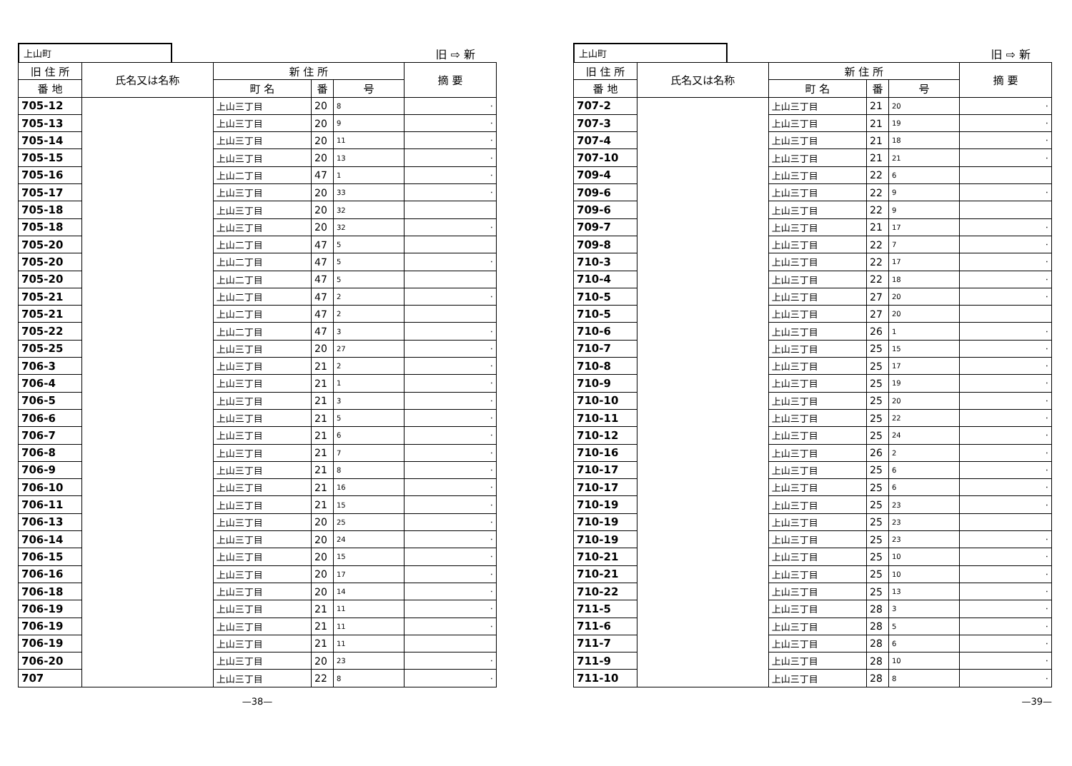上山町
旧 ⇨ 新
| 旧 住 所 | 氏名又は名称 | 新 住 所 | | | 摘 要 |
| --- | --- | --- | --- | --- | --- |
| 番 地 | | 町 名 | 番 | 号 | |
| 705-12 | | 上山三丁目 | 20 | 8 | · |
| 705-13 | | 上山三丁目 | 20 | 9 | · |
| 705-14 | | 上山三丁目 | 20 | 11 | · |
| 705-15 | | 上山三丁目 | 20 | 13 | · |
| 705-16 | | 上山二丁目 | 47 | 1 | · |
| 705-17 | | 上山三丁目 | 20 | 33 | · |
| 705-18 | | 上山三丁目 | 20 | 32 | |
| 705-18 | | 上山三丁目 | 20 | 32 | · |
| 705-20 | | 上山二丁目 | 47 | 5 | |
| 705-20 | | 上山二丁目 | 47 | 5 | · |
| 705-20 | | 上山二丁目 | 47 | 5 | |
| 705-21 | | 上山二丁目 | 47 | 2 | · |
| 705-21 | | 上山二丁目 | 47 | 2 | |
| 705-22 | | 上山二丁目 | 47 | 3 | · |
| 705-25 | | 上山三丁目 | 20 | 27 | · |
| 706-3 | | 上山三丁目 | 21 | 2 | · |
| 706-4 | | 上山三丁目 | 21 | 1 | · |
| 706-5 | | 上山三丁目 | 21 | 3 | · |
| 706-6 | | 上山三丁目 | 21 | 5 | · |
| 706-7 | | 上山三丁目 | 21 | 6 | · |
| 706-8 | | 上山三丁目 | 21 | 7 | · |
| 706-9 | | 上山三丁目 | 21 | 8 | · |
| 706-10 | | 上山三丁目 | 21 | 16 | · |
| 706-11 | | 上山三丁目 | 21 | 15 | · |
| 706-13 | | 上山三丁目 | 20 | 25 | · |
| 706-14 | | 上山三丁目 | 20 | 24 | · |
| 706-15 | | 上山三丁目 | 20 | 15 | · |
| 706-16 | | 上山三丁目 | 20 | 17 | · |
| 706-18 | | 上山三丁目 | 20 | 14 | · |
| 706-19 | | 上山三丁目 | 21 | 11 | · |
| 706-19 | | 上山三丁目 | 21 | 11 | · |
| 706-19 | | 上山三丁目 | 21 | 11 | |
| 706-20 | | 上山三丁目 | 20 | 23 | · |
| 707 | | 上山三丁目 | 22 | 8 | · |
—38—
上山町
旧 ⇨ 新
| 旧 住 所 | 氏名又は名称 | 新 住 所 | | | 摘 要 |
| --- | --- | --- | --- | --- | --- |
| 番 地 | | 町 名 | 番 | 号 | |
| 707-2 | | 上山三丁目 | 21 | 20 | · |
| 707-3 | | 上山三丁目 | 21 | 19 | · |
| 707-4 | | 上山三丁目 | 21 | 18 | · |
| 707-10 | | 上山三丁目 | 21 | 21 | · |
| 709-4 | | 上山三丁目 | 22 | 6 | |
| 709-6 | | 上山三丁目 | 22 | 9 | · |
| 709-6 | | 上山三丁目 | 22 | 9 | |
| 709-7 | | 上山三丁目 | 21 | 17 | · |
| 709-8 | | 上山三丁目 | 22 | 7 | · |
| 710-3 | | 上山三丁目 | 22 | 17 | · |
| 710-4 | | 上山三丁目 | 22 | 18 | · |
| 710-5 | | 上山三丁目 | 27 | 20 | · |
| 710-5 | | 上山三丁目 | 27 | 20 | |
| 710-6 | | 上山三丁目 | 26 | 1 | · |
| 710-7 | | 上山三丁目 | 25 | 15 | · |
| 710-8 | | 上山三丁目 | 25 | 17 | · |
| 710-9 | | 上山三丁目 | 25 | 19 | · |
| 710-10 | | 上山三丁目 | 25 | 20 | · |
| 710-11 | | 上山三丁目 | 25 | 22 | · |
| 710-12 | | 上山三丁目 | 25 | 24 | · |
| 710-16 | | 上山三丁目 | 26 | 2 | · |
| 710-17 | | 上山三丁目 | 25 | 6 | · |
| 710-17 | | 上山三丁目 | 25 | 6 | · |
| 710-19 | | 上山三丁目 | 25 | 23 | · |
| 710-19 | | 上山三丁目 | 25 | 23 | |
| 710-19 | | 上山三丁目 | 25 | 23 | · |
| 710-21 | | 上山三丁目 | 25 | 10 | · |
| 710-21 | | 上山三丁目 | 25 | 10 | · |
| 710-22 | | 上山三丁目 | 25 | 13 | · |
| 711-5 | | 上山三丁目 | 28 | 3 | · |
| 711-6 | | 上山三丁目 | 28 | 5 | · |
| 711-7 | | 上山三丁目 | 28 | 6 | · |
| 711-9 | | 上山三丁目 | 28 | 10 | · |
| 711-10 | | 上山三丁目 | 28 | 8 | · |
—39—